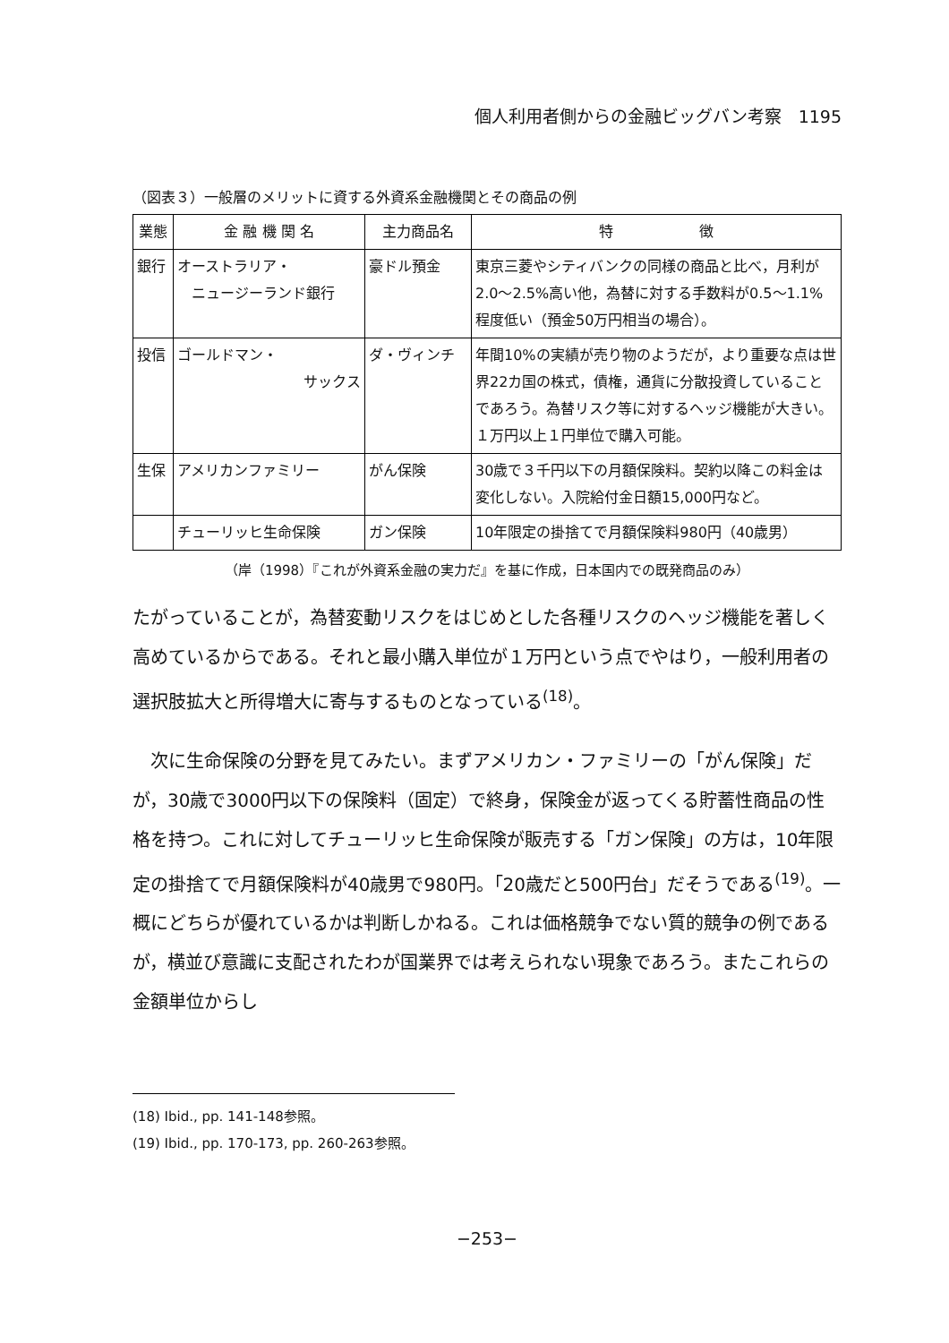個人利用者側からの金融ビッグバン考察　1195
（図表３）一般層のメリットに資する外資系金融機関とその商品の例
| 業態 | 金 融 機 関 名 | 主力商品名 | 特 徴 |
| --- | --- | --- | --- |
| 銀行 | オーストラリア・ ニュージーランド銀行 | 豪ドル預金 | 東京三菱やシティバンクの同様の商品と比べ，月利が2.0～2.5%高い他，為替に対する手数料が0.5～1.1%程度低い（預金50万円相当の場合）。 |
| 投信 | ゴールドマン・ サックス | ダ・ヴィンチ | 年間10%の実績が売り物のようだが，より重要な点は世界22カ国の株式，債権，通貨に分散投資していることであろう。為替リスク等に対するヘッジ機能が大きい。１万円以上１円単位で購入可能。 |
| 生保 | アメリカンファミリー | がん保険 | 30歳で３千円以下の月額保険料。契約以降この料金は変化しない。入院給付金日額15,000円など。 |
| | チューリッヒ生命保険 | ガン保険 | 10年限定の掛捨てで月額保険料980円（40歳男） |
（岸（1998）『これが外資系金融の実力だ』を基に作成，日本国内での既発商品のみ）
たがっていることが，為替変動リスクをはじめとした各種リスクのヘッジ機能を著しく高めているからである。それと最小購入単位が１万円という点でやはり，一般利用者の選択肢拡大と所得増大に寄与するものとなっている<sup>(18)</sup>。
　次に生命保険の分野を見てみたい。まずアメリカン・ファミリーの「がん保険」だが，30歳で3000円以下の保険料（固定）で終身，保険金が返ってくる貯蓄性商品の性格を持つ。これに対してチューリッヒ生命保険が販売する「ガン保険」の方は，10年限定の掛捨てで月額保険料が40歳男で980円。「20歳だと500円台」だそうである<sup>(19)</sup>。一概にどちらが優れているかは判断しかねる。これは価格競争でない質的競争の例であるが，横並び意識に支配されたわが国業界では考えられない現象であろう。またこれらの金額単位からし
(18) Ibid., pp. 141-148参照。
(19) Ibid., pp. 170-173, pp. 260-263参照。
−253−